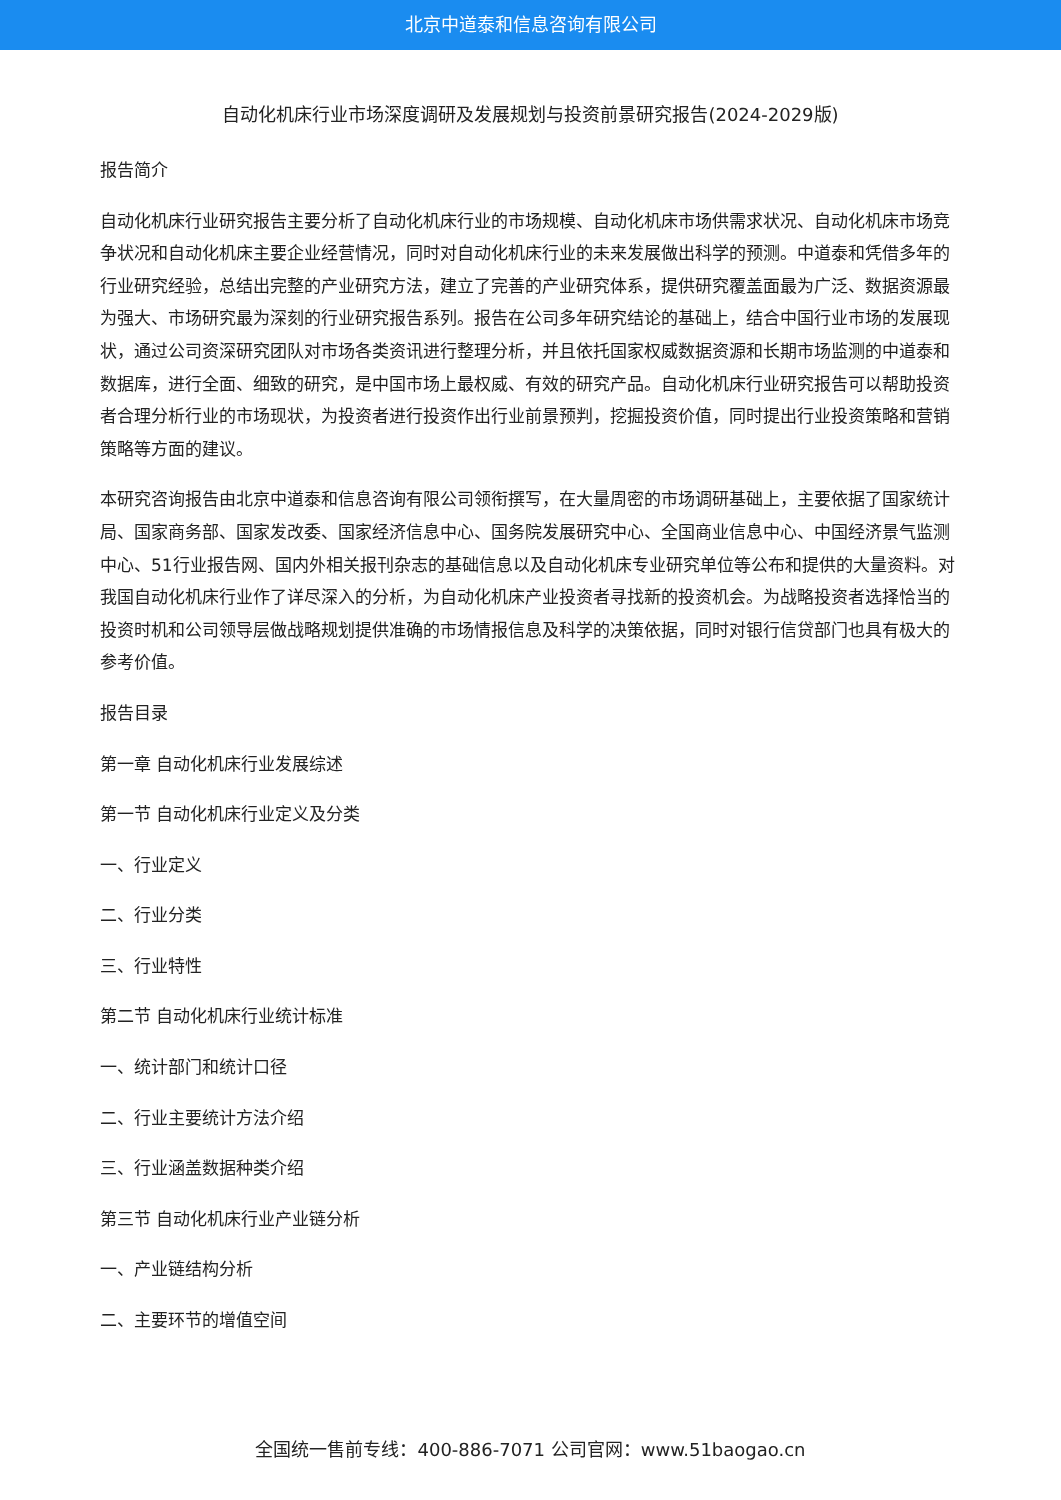北京中道泰和信息咨询有限公司
自动化机床行业市场深度调研及发展规划与投资前景研究报告(2024-2029版)
报告简介
自动化机床行业研究报告主要分析了自动化机床行业的市场规模、自动化机床市场供需求状况、自动化机床市场竞争状况和自动化机床主要企业经营情况，同时对自动化机床行业的未来发展做出科学的预测。中道泰和凭借多年的行业研究经验，总结出完整的产业研究方法，建立了完善的产业研究体系，提供研究覆盖面最为广泛、数据资源最为强大、市场研究最为深刻的行业研究报告系列。报告在公司多年研究结论的基础上，结合中国行业市场的发展现状，通过公司资深研究团队对市场各类资讯进行整理分析，并且依托国家权威数据资源和长期市场监测的中道泰和数据库，进行全面、细致的研究，是中国市场上最权威、有效的研究产品。自动化机床行业研究报告可以帮助投资者合理分析行业的市场现状，为投资者进行投资作出行业前景预判，挖掘投资价值，同时提出行业投资策略和营销策略等方面的建议。
本研究咨询报告由北京中道泰和信息咨询有限公司领衔撰写，在大量周密的市场调研基础上，主要依据了国家统计局、国家商务部、国家发改委、国家经济信息中心、国务院发展研究中心、全国商业信息中心、中国经济景气监测中心、51行业报告网、国内外相关报刊杂志的基础信息以及自动化机床专业研究单位等公布和提供的大量资料。对我国自动化机床行业作了详尽深入的分析，为自动化机床产业投资者寻找新的投资机会。为战略投资者选择恰当的投资时机和公司领导层做战略规划提供准确的市场情报信息及科学的决策依据，同时对银行信贷部门也具有极大的参考价值。
报告目录
第一章 自动化机床行业发展综述
第一节 自动化机床行业定义及分类
一、行业定义
二、行业分类
三、行业特性
第二节 自动化机床行业统计标准
一、统计部门和统计口径
二、行业主要统计方法介绍
三、行业涵盖数据种类介绍
第三节 自动化机床行业产业链分析
一、产业链结构分析
二、主要环节的增值空间
全国统一售前专线：400-886-7071 公司官网：www.51baogao.cn